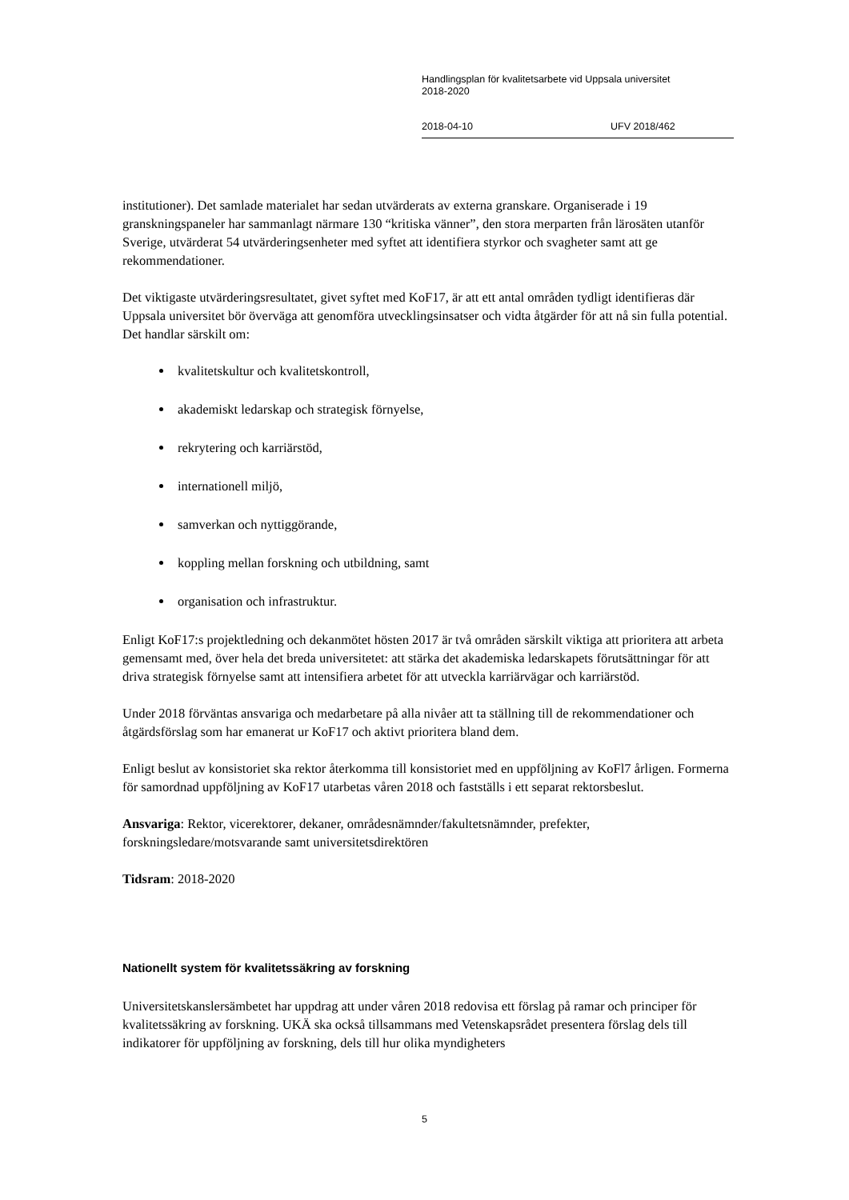Handlingsplan för kvalitetsarbete vid Uppsala universitet
2018-2020
2018-04-10 UFV 2018/462
institutioner). Det samlade materialet har sedan utvärderats av externa granskare. Organiserade i 19 granskningspaneler har sammanlagt närmare 130 “kritiska vänner”, den stora merparten från lärosäten utanför Sverige, utvärderat 54 utvärderingsenheter med syftet att identifiera styrkor och svagheter samt att ge rekommendationer.
Det viktigaste utvärderingsresultatet, givet syftet med KoF17, är att ett antal områden tydligt identifieras där Uppsala universitet bör överväga att genomföra utvecklingsinsatser och vidta åtgärder för att nå sin fulla potential. Det handlar särskilt om:
kvalitetskultur och kvalitetskontroll,
akademiskt ledarskap och strategisk förnyelse,
rekrytering och karriärstöd,
internationell miljö,
samverkan och nyttiggörande,
koppling mellan forskning och utbildning, samt
organisation och infrastruktur.
Enligt KoF17:s projektledning och dekanmötet hösten 2017 är två områden särskilt viktiga att prioritera att arbeta gemensamt med, över hela det breda universitetet: att stärka det akademiska ledarskapets förutsättningar för att driva strategisk förnyelse samt att intensifiera arbetet för att utveckla karriärvägar och karriärstöd.
Under 2018 förväntas ansvariga och medarbetare på alla nivåer att ta ställning till de rekommendationer och åtgärdsförslag som har emanerat ur KoF17 och aktivt prioritera bland dem.
Enligt beslut av konsistoriet ska rektor återkomma till konsistoriet med en uppföljning av KoFl7 årligen. Formerna för samordnad uppföljning av KoF17 utarbetas våren 2018 och fastställs i ett separat rektorsbeslut.
Ansvariga: Rektor, vicerektorer, dekaner, områdesnämnder/fakultetsnämnder, prefekter, forskningsledare/motsvarande samt universitetsdirektören
Tidsram: 2018-2020
Nationellt system för kvalitetssäkring av forskning
Universitetskanslersämbetet har uppdrag att under våren 2018 redovisa ett förslag på ramar och principer för kvalitetssäkring av forskning. UKÄ ska också tillsammans med Vetenskapsrådet presentera förslag dels till indikatorer för uppföljning av forskning, dels till hur olika myndigheters
5